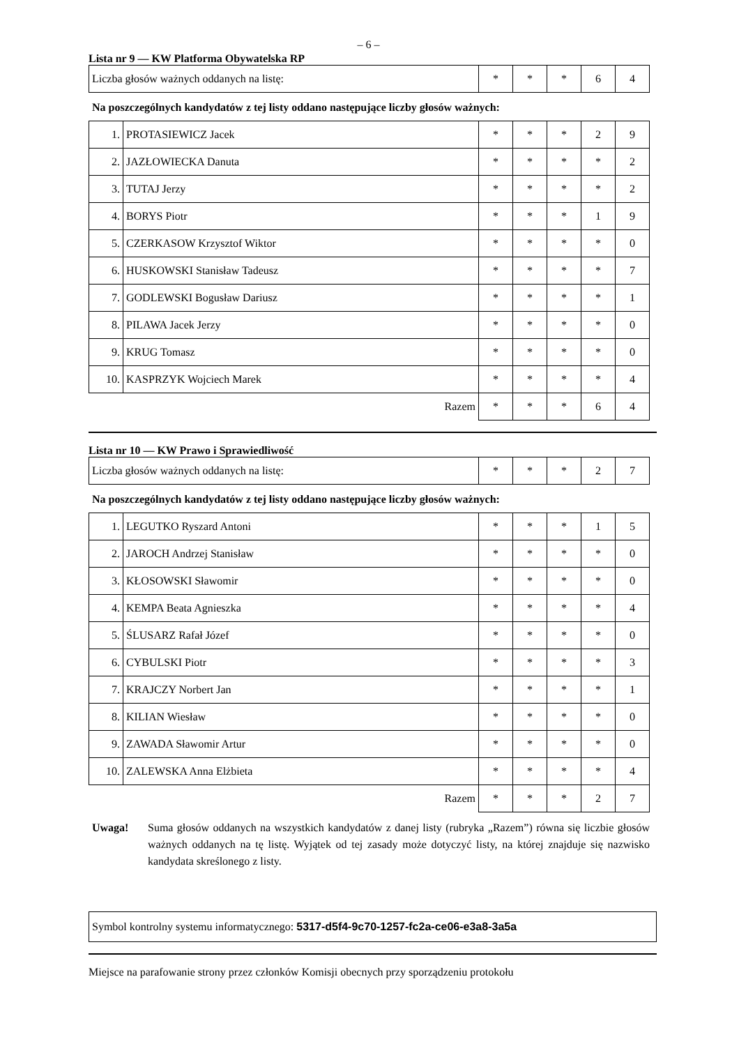– 6 –
Lista nr 9 — KW Platforma Obywatelska RP
| Liczba głosów ważnych oddanych na listę: | * | * | * | 6 | 4 |
Na poszczególnych kandydatów z tej listy oddano następujące liczby głosów ważnych:
| 1. | PROTASIEWICZ Jacek | * | * | * | 2 | 9 |
| 2. | JAZŁOWIECKA Danuta | * | * | * | * | 2 |
| 3. | TUTAJ Jerzy | * | * | * | * | 2 |
| 4. | BORYS Piotr | * | * | * | 1 | 9 |
| 5. | CZERKASOW Krzysztof Wiktor | * | * | * | * | 0 |
| 6. | HUSKOWSKI Stanisław Tadeusz | * | * | * | * | 7 |
| 7. | GODLEWSKI Bogusław Dariusz | * | * | * | * | 1 |
| 8. | PILAWA Jacek Jerzy | * | * | * | * | 0 |
| 9. | KRUG Tomasz | * | * | * | * | 0 |
| 10. | KASPRZYK Wojciech Marek | * | * | * | * | 4 |
| Razem | | * | * | * | 6 | 4 |
Lista nr 10 — KW Prawo i Sprawiedliwość
| Liczba głosów ważnych oddanych na listę: | * | * | * | 2 | 7 |
Na poszczególnych kandydatów z tej listy oddano następujące liczby głosów ważnych:
| 1. | LEGUTKO Ryszard Antoni | * | * | * | 1 | 5 |
| 2. | JAROCH Andrzej Stanisław | * | * | * | * | 0 |
| 3. | KŁOSOWSKI Sławomir | * | * | * | * | 0 |
| 4. | KEMPA Beata Agnieszka | * | * | * | * | 4 |
| 5. | ŚLUSARZ Rafał Józef | * | * | * | * | 0 |
| 6. | CYBULSKI Piotr | * | * | * | * | 3 |
| 7. | KRAJCZY Norbert Jan | * | * | * | * | 1 |
| 8. | KILIAN Wiesław | * | * | * | * | 0 |
| 9. | ZAWADA Sławomir Artur | * | * | * | * | 0 |
| 10. | ZALEWSKA Anna Elżbieta | * | * | * | * | 4 |
| Razem | | * | * | * | 2 | 7 |
Uwaga! Suma głosów oddanych na wszystkich kandydatów z danej listy (rubryka „Razem”) równa się liczbie głosów ważnych oddanych na tę listę. Wyjątek od tej zasady może dotyczyć listy, na której znajduje się nazwisko kandydata skreślonego z listy.
Symbol kontrolny systemu informatycznego: 5317-d5f4-9c70-1257-fc2a-ce06-e3a8-3a5a
Miejsce na parafowanie strony przez członków Komisji obecnych przy sporządzeniu protokołu